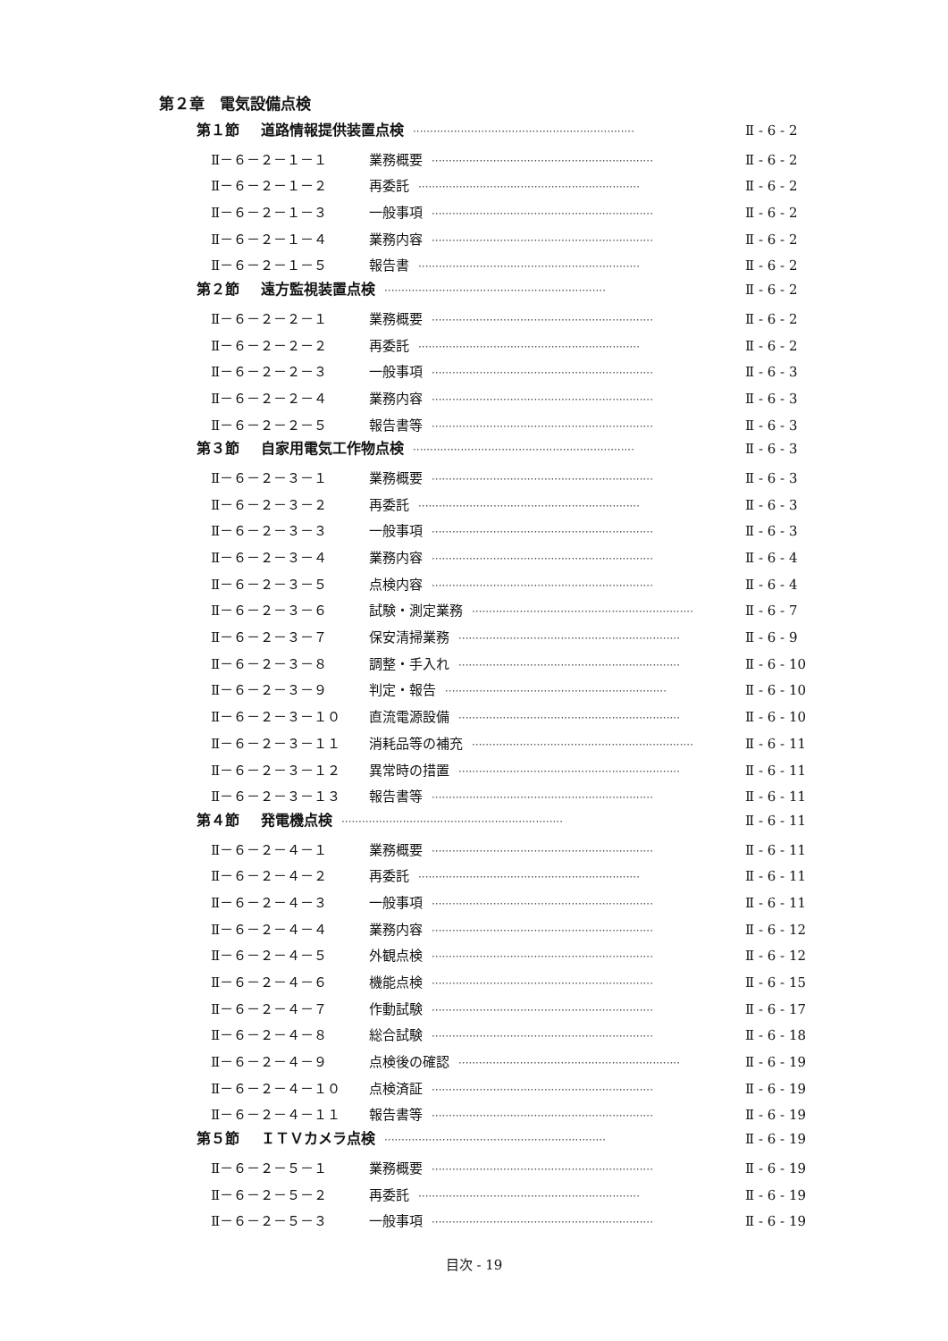第２章　電気設備点検
第１節 道路情報提供装置点検 ································································· Ⅱ - 6 - 2
Ⅱ－６－２－１－１ 業務概要 ································································· Ⅱ - 6 - 2
Ⅱ－６－２－１－２ 再委託 ································································· Ⅱ - 6 - 2
Ⅱ－６－２－１－３ 一般事項 ································································· Ⅱ - 6 - 2
Ⅱ－６－２－１－４ 業務内容 ································································· Ⅱ - 6 - 2
Ⅱ－６－２－１－５ 報告書 ································································· Ⅱ - 6 - 2
第２節 遠方監視装置点検 ································································· Ⅱ - 6 - 2
Ⅱ－６－２－２－１ 業務概要 ································································· Ⅱ - 6 - 2
Ⅱ－６－２－２－２ 再委託 ································································· Ⅱ - 6 - 2
Ⅱ－６－２－２－３ 一般事項 ································································· Ⅱ - 6 - 3
Ⅱ－６－２－２－４ 業務内容 ································································· Ⅱ - 6 - 3
Ⅱ－６－２－２－５ 報告書等 ································································· Ⅱ - 6 - 3
第３節 自家用電気工作物点検 ································································· Ⅱ - 6 - 3
Ⅱ－６－２－３－１ 業務概要 ································································· Ⅱ - 6 - 3
Ⅱ－６－２－３－２ 再委託 ································································· Ⅱ - 6 - 3
Ⅱ－６－２－３－３ 一般事項 ································································· Ⅱ - 6 - 3
Ⅱ－６－２－３－４ 業務内容 ································································· Ⅱ - 6 - 4
Ⅱ－６－２－３－５ 点検内容 ································································· Ⅱ - 6 - 4
Ⅱ－６－２－３－６ 試験・測定業務 ································································· Ⅱ - 6 - 7
Ⅱ－６－２－３－７ 保安清掃業務 ································································· Ⅱ - 6 - 9
Ⅱ－６－２－３－８ 調整・手入れ ································································· Ⅱ - 6 - 10
Ⅱ－６－２－３－９ 判定・報告 ································································· Ⅱ - 6 - 10
Ⅱ－６－２－３－１０ 直流電源設備 ································································· Ⅱ - 6 - 10
Ⅱ－６－２－３－１１ 消耗品等の補充 ································································· Ⅱ - 6 - 11
Ⅱ－６－２－３－１２ 異常時の措置 ································································· Ⅱ - 6 - 11
Ⅱ－６－２－３－１３ 報告書等 ································································· Ⅱ - 6 - 11
第４節 発電機点検 ································································· Ⅱ - 6 - 11
Ⅱ－６－２－４－１ 業務概要 ································································· Ⅱ - 6 - 11
Ⅱ－６－２－４－２ 再委託 ································································· Ⅱ - 6 - 11
Ⅱ－６－２－４－３ 一般事項 ································································· Ⅱ - 6 - 11
Ⅱ－６－２－４－４ 業務内容 ································································· Ⅱ - 6 - 12
Ⅱ－６－２－４－５ 外観点検 ································································· Ⅱ - 6 - 12
Ⅱ－６－２－４－６ 機能点検 ································································· Ⅱ - 6 - 15
Ⅱ－６－２－４－７ 作動試験 ································································· Ⅱ - 6 - 17
Ⅱ－６－２－４－８ 総合試験 ································································· Ⅱ - 6 - 18
Ⅱ－６－２－４－９ 点検後の確認 ································································· Ⅱ - 6 - 19
Ⅱ－６－２－４－１０ 点検済証 ································································· Ⅱ - 6 - 19
Ⅱ－６－２－４－１１ 報告書等 ································································· Ⅱ - 6 - 19
第５節 ＩＴＶカメラ点検 ································································· Ⅱ - 6 - 19
Ⅱ－６－２－５－１ 業務概要 ································································· Ⅱ - 6 - 19
Ⅱ－６－２－５－２ 再委託 ································································· Ⅱ - 6 - 19
Ⅱ－６－２－５－３ 一般事項 ································································· Ⅱ - 6 - 19
目次 - 19